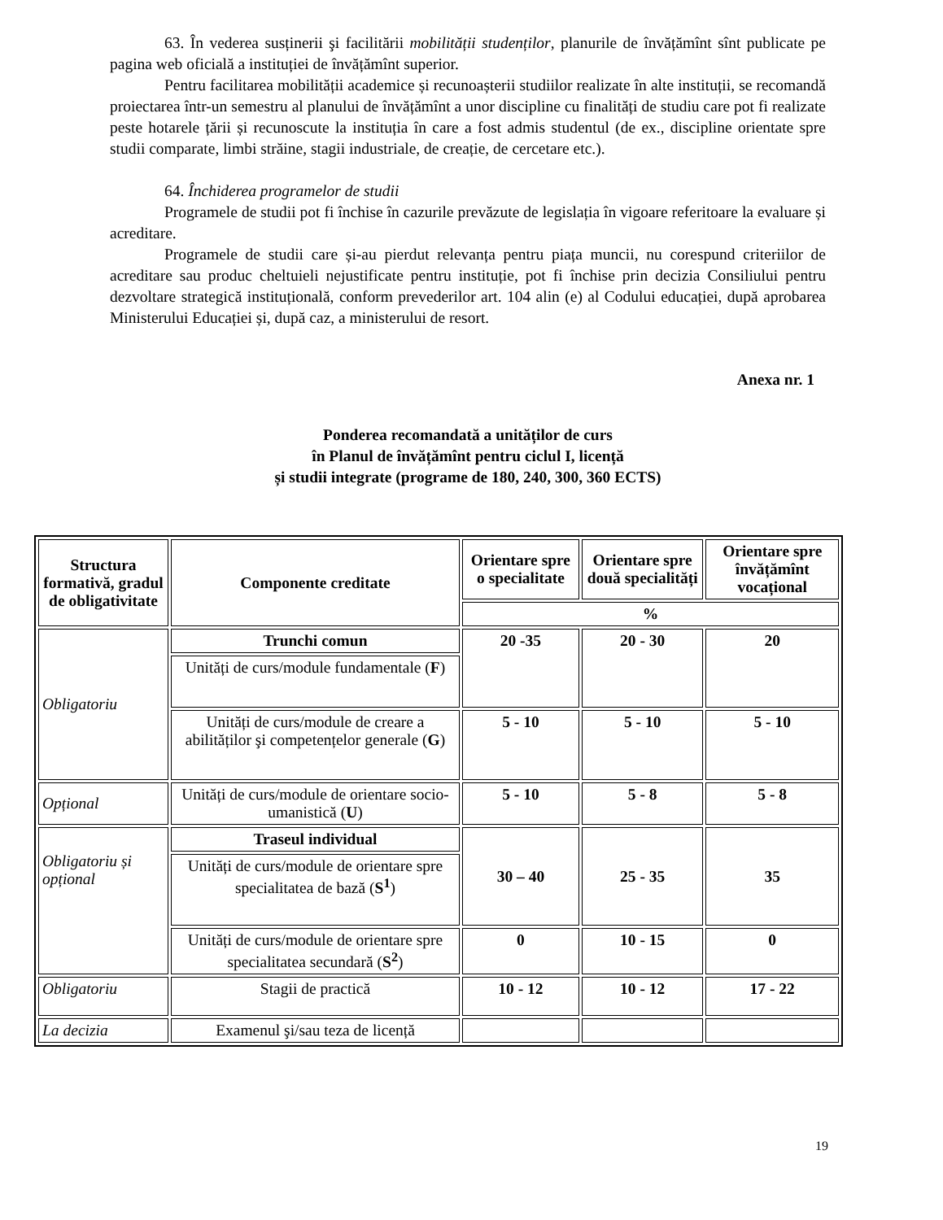63. În vederea susținerii şi facilitării mobilității studenților, planurile de învățămînt sînt publicate pe pagina web oficială a instituției de învățămînt superior.
Pentru facilitarea mobilității academice și recunoașterii studiilor realizate în alte instituții, se recomandă proiectarea într-un semestru al planului de învățămînt a unor discipline cu finalități de studiu care pot fi realizate peste hotarele țării și recunoscute la instituția în care a fost admis studentul (de ex., discipline orientate spre studii comparate, limbi străine, stagii industriale, de creație, de cercetare etc.).
64. Închiderea programelor de studii
Programele de studii pot fi închise în cazurile prevăzute de legislația în vigoare referitoare la evaluare și acreditare.
Programele de studii care și-au pierdut relevanța pentru piața muncii, nu corespund criteriilor de acreditare sau produc cheltuieli nejustificate pentru instituție, pot fi închise prin decizia Consiliului pentru dezvoltare strategică instituțională, conform prevederilor art. 104 alin (e) al Codului educației, după aprobarea Ministerului Educației și, după caz, a ministerului de resort.
Anexa nr. 1
Ponderea recomandată a unităților de curs
în Planul de învățămînt pentru ciclul I, licență
și studii integrate (programe de 180, 240, 300, 360 ECTS)
| Structura formativă, gradul de obligativitate | Componente creditate | Orientare spre o specialitate | Orientare spre două specialități | Orientare spre învățămînt vocațional |
| --- | --- | --- | --- | --- |
| | | % | | |
| Obligatoriu | Trunchi comun | 20 -35 | 20 - 30 | 20 |
| | Unități de curs/module fundamentale ( F ) | | | |
| | Unități de curs/module de creare a abilităților şi competențelor generale ( G ) | 5 - 10 | 5 - 10 | 5 - 10 |
| Opțional | Unități de curs/module de orientare socio-umanistică ( U ) | 5 - 10 | 5 - 8 | 5 - 8 |
| Obligatoriu și opțional | Traseul individual | 30 – 40 | 25 - 35 | 35 |
| | Unități de curs/module de orientare spre specialitatea de bază ( S<sup>1</sup> ) | | | |
| | Unități de curs/module de orientare spre specialitatea secundară ( S<sup>2</sup> ) | 0 | 10 - 15 | 0 |
| Obligatoriu | Stagii de practică | 10 - 12 | 10 - 12 | 17 - 22 |
| La decizia | Examenul şi/sau teza de licență | | | |
19